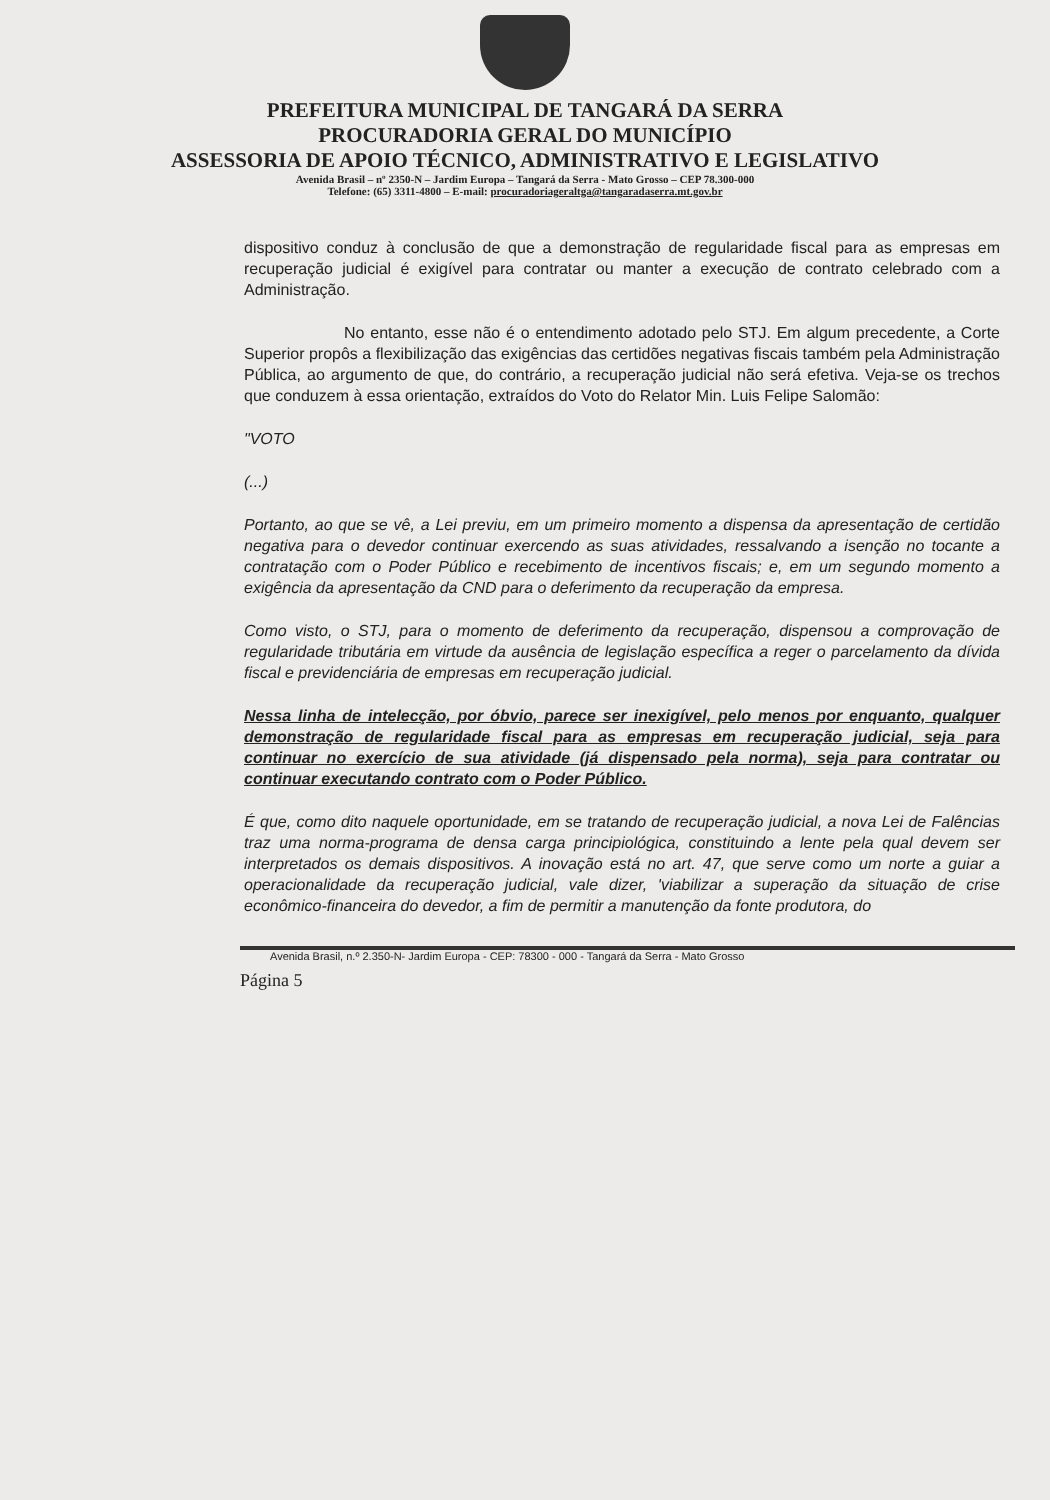PREFEITURA MUNICIPAL DE TANGARÁ DA SERRA
PROCURADORIA GERAL DO MUNICÍPIO
ASSESSORIA DE APOIO TÉCNICO, ADMINISTRATIVO E LEGISLATIVO
Avenida Brasil – nº 2350-N – Jardim Europa – Tangará da Serra - Mato Grosso – CEP 78.300-000
Telefone: (65) 3311-4800 – E-mail: procuradoriageraltga@tangaradaserra.mt.gov.br
dispositivo conduz à conclusão de que a demonstração de regularidade fiscal para as empresas em recuperação judicial é exigível para contratar ou manter a execução de contrato celebrado com a Administração.
No entanto, esse não é o entendimento adotado pelo STJ. Em algum precedente, a Corte Superior propôs a flexibilização das exigências das certidões negativas fiscais também pela Administração Pública, ao argumento de que, do contrário, a recuperação judicial não será efetiva. Veja-se os trechos que conduzem à essa orientação, extraídos do Voto do Relator Min. Luis Felipe Salomão:
"VOTO
(...)
Portanto, ao que se vê, a Lei previu, em um primeiro momento a dispensa da apresentação de certidão negativa para o devedor continuar exercendo as suas atividades, ressalvando a isenção no tocante a contratação com o Poder Público e recebimento de incentivos fiscais; e, em um segundo momento a exigência da apresentação da CND para o deferimento da recuperação da empresa.
Como visto, o STJ, para o momento de deferimento da recuperação, dispensou a comprovação de regularidade tributária em virtude da ausência de legislação específica a reger o parcelamento da dívida fiscal e previdenciária de empresas em recuperação judicial.
Nessa linha de intelecção, por óbvio, parece ser inexigível, pelo menos por enquanto, qualquer demonstração de regularidade fiscal para as empresas em recuperação judicial, seja para continuar no exercício de sua atividade (já dispensado pela norma), seja para contratar ou continuar executando contrato com o Poder Público.
É que, como dito naquele oportunidade, em se tratando de recuperação judicial, a nova Lei de Falências traz uma norma-programa de densa carga principiológica, constituindo a lente pela qual devem ser interpretados os demais dispositivos. A inovação está no art. 47, que serve como um norte a guiar a operacionalidade da recuperação judicial, vale dizer, 'viabilizar a superação da situação de crise econômico-financeira do devedor, a fim de permitir a manutenção da fonte produtora, do
Avenida Brasil, n.º 2.350-N- Jardim Europa - CEP: 78300 - 000 - Tangará da Serra - Mato Grosso
Página 5